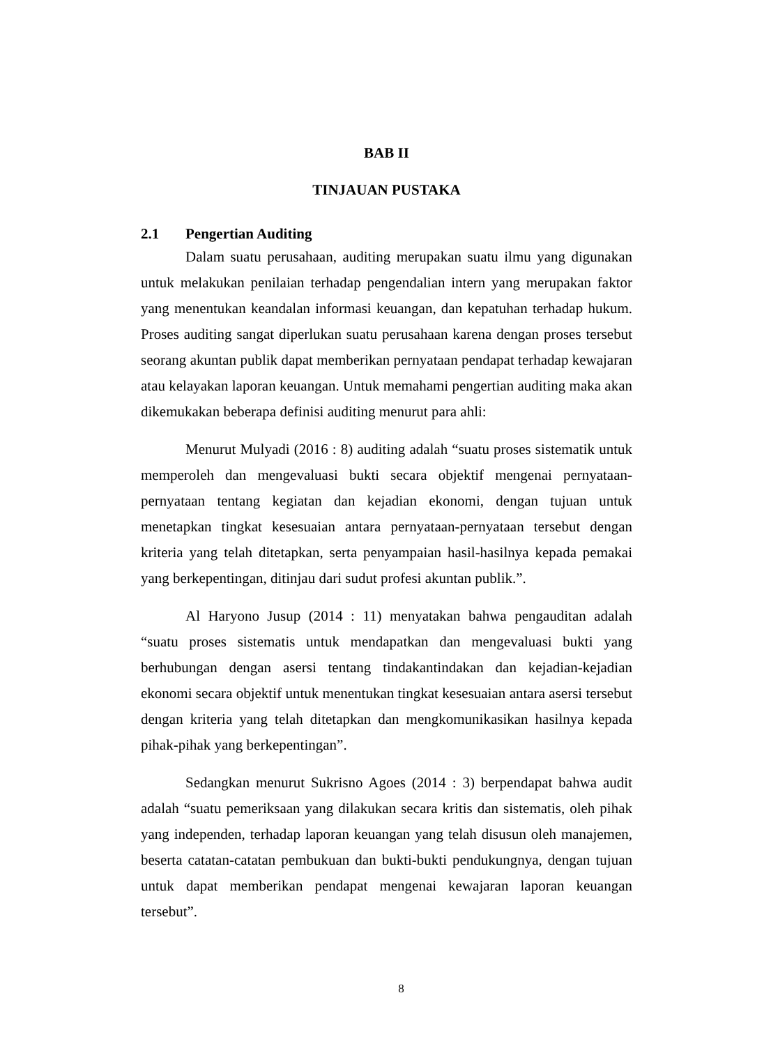BAB II
TINJAUAN PUSTAKA
2.1 Pengertian Auditing
Dalam suatu perusahaan, auditing merupakan suatu ilmu yang digunakan untuk melakukan penilaian terhadap pengendalian intern yang merupakan faktor yang menentukan keandalan informasi keuangan, dan kepatuhan terhadap hukum. Proses auditing sangat diperlukan suatu perusahaan karena dengan proses tersebut seorang akuntan publik dapat memberikan pernyataan pendapat terhadap kewajaran atau kelayakan laporan keuangan. Untuk memahami pengertian auditing maka akan dikemukakan beberapa definisi auditing menurut para ahli:
Menurut Mulyadi (2016 : 8) auditing adalah “suatu proses sistematik untuk memperoleh dan mengevaluasi bukti secara objektif mengenai pernyataan-pernyataan tentang kegiatan dan kejadian ekonomi, dengan tujuan untuk menetapkan tingkat kesesuaian antara pernyataan-pernyataan tersebut dengan kriteria yang telah ditetapkan, serta penyampaian hasil-hasilnya kepada pemakai yang berkepentingan, ditinjau dari sudut profesi akuntan publik.”.
Al Haryono Jusup (2014 : 11) menyatakan bahwa pengauditan adalah “suatu proses sistematis untuk mendapatkan dan mengevaluasi bukti yang berhubungan dengan asersi tentang tindakantindakan dan kejadian-kejadian ekonomi secara objektif untuk menentukan tingkat kesesuaian antara asersi tersebut dengan kriteria yang telah ditetapkan dan mengkomunikasikan hasilnya kepada pihak-pihak yang berkepentingan”.
Sedangkan menurut Sukrisno Agoes (2014 : 3) berpendapat bahwa audit adalah “suatu pemeriksaan yang dilakukan secara kritis dan sistematis, oleh pihak yang independen, terhadap laporan keuangan yang telah disusun oleh manajemen, beserta catatan-catatan pembukuan dan bukti-bukti pendukungnya, dengan tujuan untuk dapat memberikan pendapat mengenai kewajaran laporan keuangan tersebut”.
8